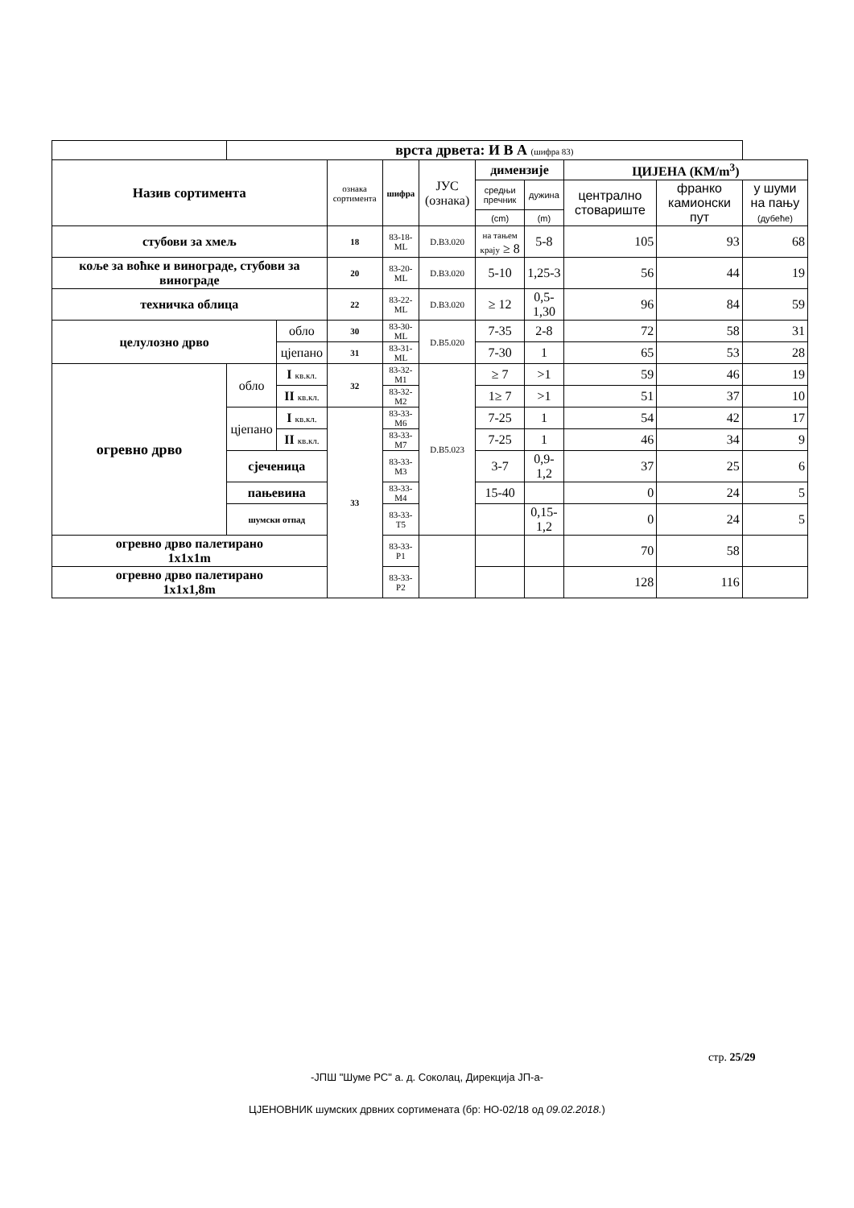| | врста дрвета: И В А (шифра 83) | | | | | | | | | |
| Назив сортимента | | | ознака сортимента | шифра | ЈУС (ознака) | димензије | | ЦИЈЕНА (КМ/m<sup>3</sup>) | | |
| | | | | | | средњи пречник | дужина | централно стовариште | франко камионски пут | у шуми на пању (дубеће) |
| | | | | | | (cm) | (m) | | | |
| стубови за хмељ | | | 18 | 83-18-ML | D.B3.020 | на тањем крају ≥ 8 | 5-8 | 105 | 93 | 68 |
| коље за воћке и винограде, стубови за винограде | | | 20 | 83-20- ML | D.B3.020 | 5-10 | 1,25-3 | 56 | 44 | 19 |
| техничка облица | | | 22 | 83-22- ML | D.B3.020 | ≥ 12 | 0,5-1,30 | 96 | 84 | 59 |
| целулозно дрво | | обло | 30 | 83-30- ML | D.B5.020 | 7-35 | 2-8 | 72 | 58 | 31 |
| | | цјепано | 31 | 83-31- ML | | 7-30 | 1 | 65 | 53 | 28 |
| огревно дрво | обло | I кв.кл. | 32 | 83-32-M1 | D.B5.023 | ≥ 7 | >1 | 59 | 46 | 19 |
| | | II кв.кл. | | 83-32-M2 | | 1≥ 7 | >1 | 51 | 37 | 10 |
| | цјепано | I кв.кл. | 33 | 83-33-M6 | | 7-25 | 1 | 54 | 42 | 17 |
| | | II кв.кл. | | 83-33-M7 | | 7-25 | 1 | 46 | 34 | 9 |
| | сјеченица | | | 83-33-M3 | | 3-7 | 0,9-1,2 | 37 | 25 | 6 |
| | пањевина | | | 83-33-M4 | | 15-40 | | 0 | 24 | 5 |
| | шумски отпад | | | 83-33-T5 | | | 0,15-1,2 | 0 | 24 | 5 |
| огревно дрво палетирано 1x1x1m | | | | 83-33-P1 | | | | 70 | 58 | |
| огревно дрво палетирано 1x1x1,8m | | | | 83-33-P2 | | | | 128 | 116 | |
стр. 25/29
-ЈПШ "Шуме РС" а. д. Соколац, Дирекција ЈП-а-
ЦЈЕНОВНИК шумских дрвних сортимената (бр: НО-02/18 од 09.02.2018.)